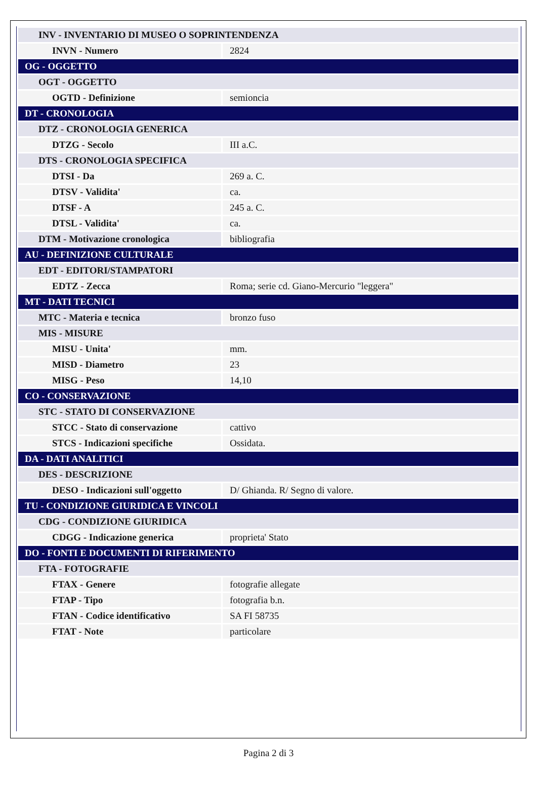| INV - INVENTARIO DI MUSEO O SOPRINTENDENZA | |
| INVN - Numero | 2824 |
| OG - OGGETTO | |
| OGT - OGGETTO | |
| OGTD - Definizione | semioncia |
| DT - CRONOLOGIA | |
| DTZ - CRONOLOGIA GENERICA | |
| DTZG - Secolo | III a.C. |
| DTS - CRONOLOGIA SPECIFICA | |
| DTSI - Da | 269 a. C. |
| DTSV - Validita' | ca. |
| DTSF - A | 245 a. C. |
| DTSL - Validita' | ca. |
| DTM - Motivazione cronologica | bibliografia |
| AU - DEFINIZIONE CULTURALE | |
| EDT - EDITORI/STAMPATORI | |
| EDTZ - Zecca | Roma; serie cd. Giano-Mercurio "leggera" |
| MT - DATI TECNICI | |
| MTC - Materia e tecnica | bronzo fuso |
| MIS - MISURE | |
| MISU - Unita' | mm. |
| MISD - Diametro | 23 |
| MISG - Peso | 14,10 |
| CO - CONSERVAZIONE | |
| STC - STATO DI CONSERVAZIONE | |
| STCC - Stato di conservazione | cattivo |
| STCS - Indicazioni specifiche | Ossidata. |
| DA - DATI ANALITICI | |
| DES - DESCRIZIONE | |
| DESO - Indicazioni sull'oggetto | D/ Ghianda. R/ Segno di valore. |
| TU - CONDIZIONE GIURIDICA E VINCOLI | |
| CDG - CONDIZIONE GIURIDICA | |
| CDGG - Indicazione generica | proprieta' Stato |
| DO - FONTI E DOCUMENTI DI RIFERIMENTO | |
| FTA - FOTOGRAFIE | |
| FTAX - Genere | fotografie allegate |
| FTAP - Tipo | fotografia b.n. |
| FTAN - Codice identificativo | SA FI 58735 |
| FTAT - Note | particolare |
Pagina 2 di 3